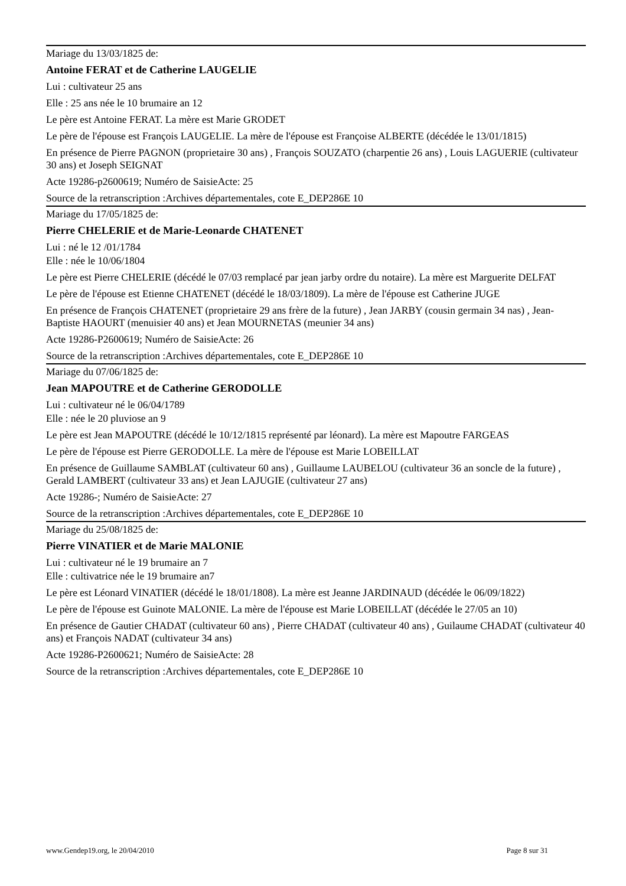Mariage du 13/03/1825 de:
Antoine FERAT et de Catherine LAUGELIE
Lui : cultivateur 25 ans
Elle : 25 ans née le 10 brumaire an 12
Le père est Antoine FERAT. La mère est Marie GRODET
Le père de l'épouse est François LAUGELIE. La mère de l'épouse est Françoise ALBERTE (décédée le 13/01/1815)
En présence de Pierre PAGNON (proprietaire 30 ans) , François SOUZATO (charpentie 26 ans) , Louis LAGUERIE (cultivateur 30 ans) et Joseph SEIGNAT
Acte 19286-p2600619; Numéro de SaisieActe: 25
Source de la retranscription :Archives départementales, cote E_DEP286E 10
Mariage du 17/05/1825 de:
Pierre CHELERIE et de Marie-Leonarde CHATENET
Lui : né le 12 /01/1784
Elle : née le 10/06/1804
Le père est Pierre CHELERIE (décédé le 07/03 remplacé par jean jarby ordre du notaire). La mère est Marguerite DELFAT
Le père de l'épouse est Etienne CHATENET (décédé le 18/03/1809). La mère de l'épouse est Catherine JUGE
En présence de François CHATENET (proprietaire 29 ans frère de la future) , Jean JARBY (cousin germain 34 nas) , Jean-Baptiste HAOURT (menuisier 40 ans) et Jean MOURNETAS (meunier 34 ans)
Acte 19286-P2600619; Numéro de SaisieActe: 26
Source de la retranscription :Archives départementales, cote E_DEP286E 10
Mariage du 07/06/1825 de:
Jean MAPOUTRE et de Catherine GERODOLLE
Lui : cultivateur né le 06/04/1789
Elle : née le 20 pluviose an 9
Le père est Jean MAPOUTRE (décédé le 10/12/1815 représenté par léonard). La mère est Mapoutre FARGEAS
Le père de l'épouse est Pierre GERODOLLE. La mère de l'épouse est Marie LOBEILLAT
En présence de Guillaume SAMBLAT (cultivateur 60 ans) , Guillaume LAUBELOU (cultivateur 36 an soncle de la future) , Gerald LAMBERT (cultivateur 33 ans) et Jean LAJUGIE (cultivateur 27 ans)
Acte 19286-; Numéro de SaisieActe: 27
Source de la retranscription :Archives départementales, cote E_DEP286E 10
Mariage du 25/08/1825 de:
Pierre VINATIER et de Marie MALONIE
Lui : cultivateur né le 19 brumaire an 7
Elle : cultivatrice née le 19 brumaire an7
Le père est Léonard VINATIER (décédé le 18/01/1808). La mère est Jeanne JARDINAUD (décédée le 06/09/1822)
Le père de l'épouse est Guinote MALONIE. La mère de l'épouse est Marie LOBEILLAT (décédée le 27/05 an 10)
En présence de Gautier CHADAT (cultivateur 60 ans) , Pierre CHADAT (cultivateur 40 ans) , Guilaume CHADAT (cultivateur 40 ans) et François NADAT (cultivateur 34 ans)
Acte 19286-P2600621; Numéro de SaisieActe: 28
Source de la retranscription :Archives départementales, cote E_DEP286E 10
www.Gendep19.org, le 20/04/2010 Page 8 sur 31